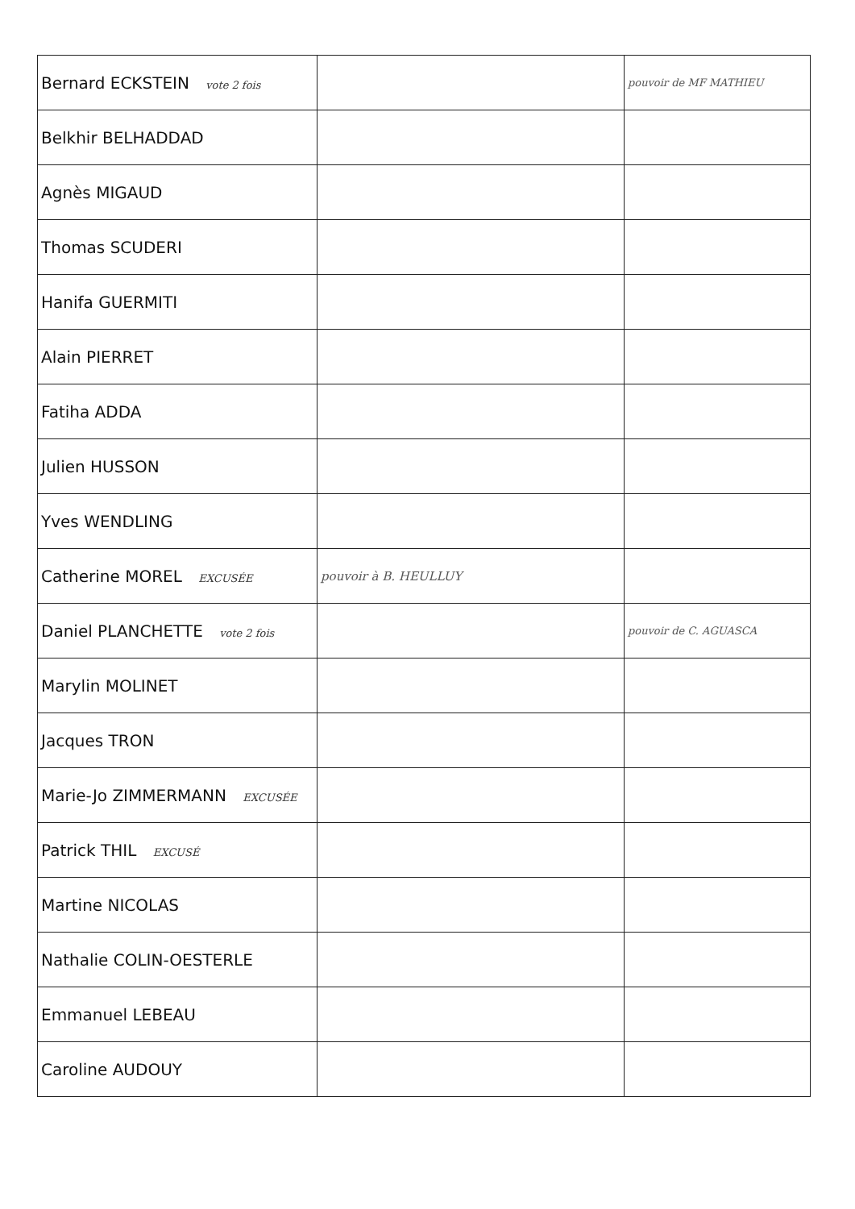| Bernard ECKSTEIN vote 2 fois | | pouvoir de MF MATHIEU |
| Belkhir BELHADDAD | | |
| Agnès MIGAUD | | |
| Thomas SCUDERI | | |
| Hanifa GUERMITI | | |
| Alain PIERRET | | |
| Fatiha ADDA | | |
| Julien HUSSON | | |
| Yves WENDLING | | |
| Catherine MOREL EXCUSÉE | pouvoir à B. HEULLUY | |
| Daniel PLANCHETTE vote 2 fois | | pouvoir de C. AGUASCA |
| Marylin MOLINET | | |
| Jacques TRON | | |
| Marie-Jo ZIMMERMANN EXCUSÉE | | |
| Patrick THIL EXCUSÉ | | |
| Martine NICOLAS | | |
| Nathalie COLIN-OESTERLE | | |
| Emmanuel LEBEAU | | |
| Caroline AUDOUY | | |